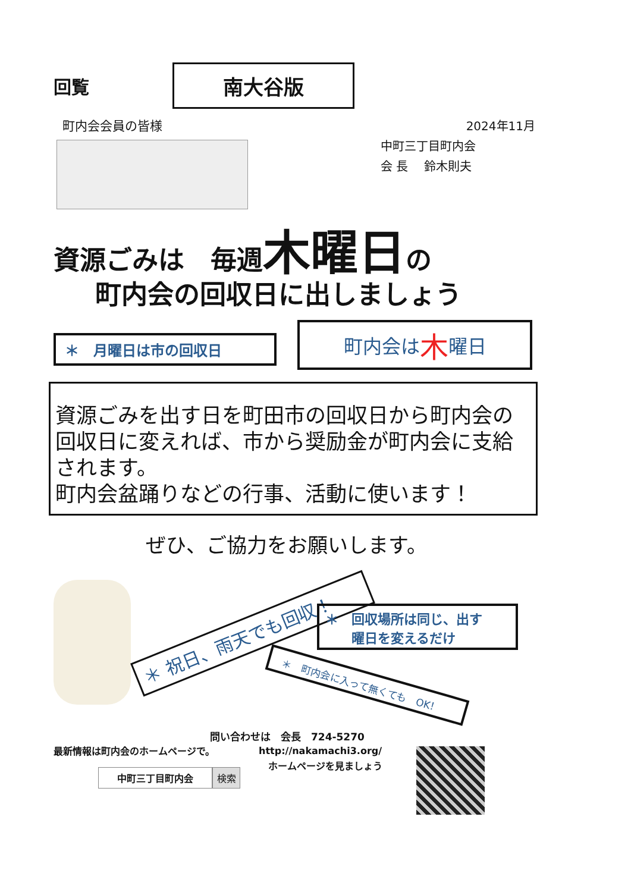回覧
南大谷版
町内会会員の皆様
2024年11月
中町三丁目町内会
会 長　 鈴木則夫
資源ごみは　毎週木曜日の
町内会の回収日に出しましょう
＊　月曜日は市の回収日 町内会は 木 曜日
資源ごみを出す日を町田市の回収日から町内会の回収日に変えれば、市から奨励金が町内会に支給されます。
町内会盆踊りなどの行事、活動に使います！
ぜひ、ご協力をお願いします。
＊ 祝日、雨天でも回収！
＊　回収場所は同じ、出す
　　曜日を変えるだけ
＊　町内会に入って無くても　OK！
問い合わせは　会長　724-5270
最新情報は町内会のホームページで。
http://nakamachi3.org/
　ホームページを見ましょう
中町三丁目町内会 検索